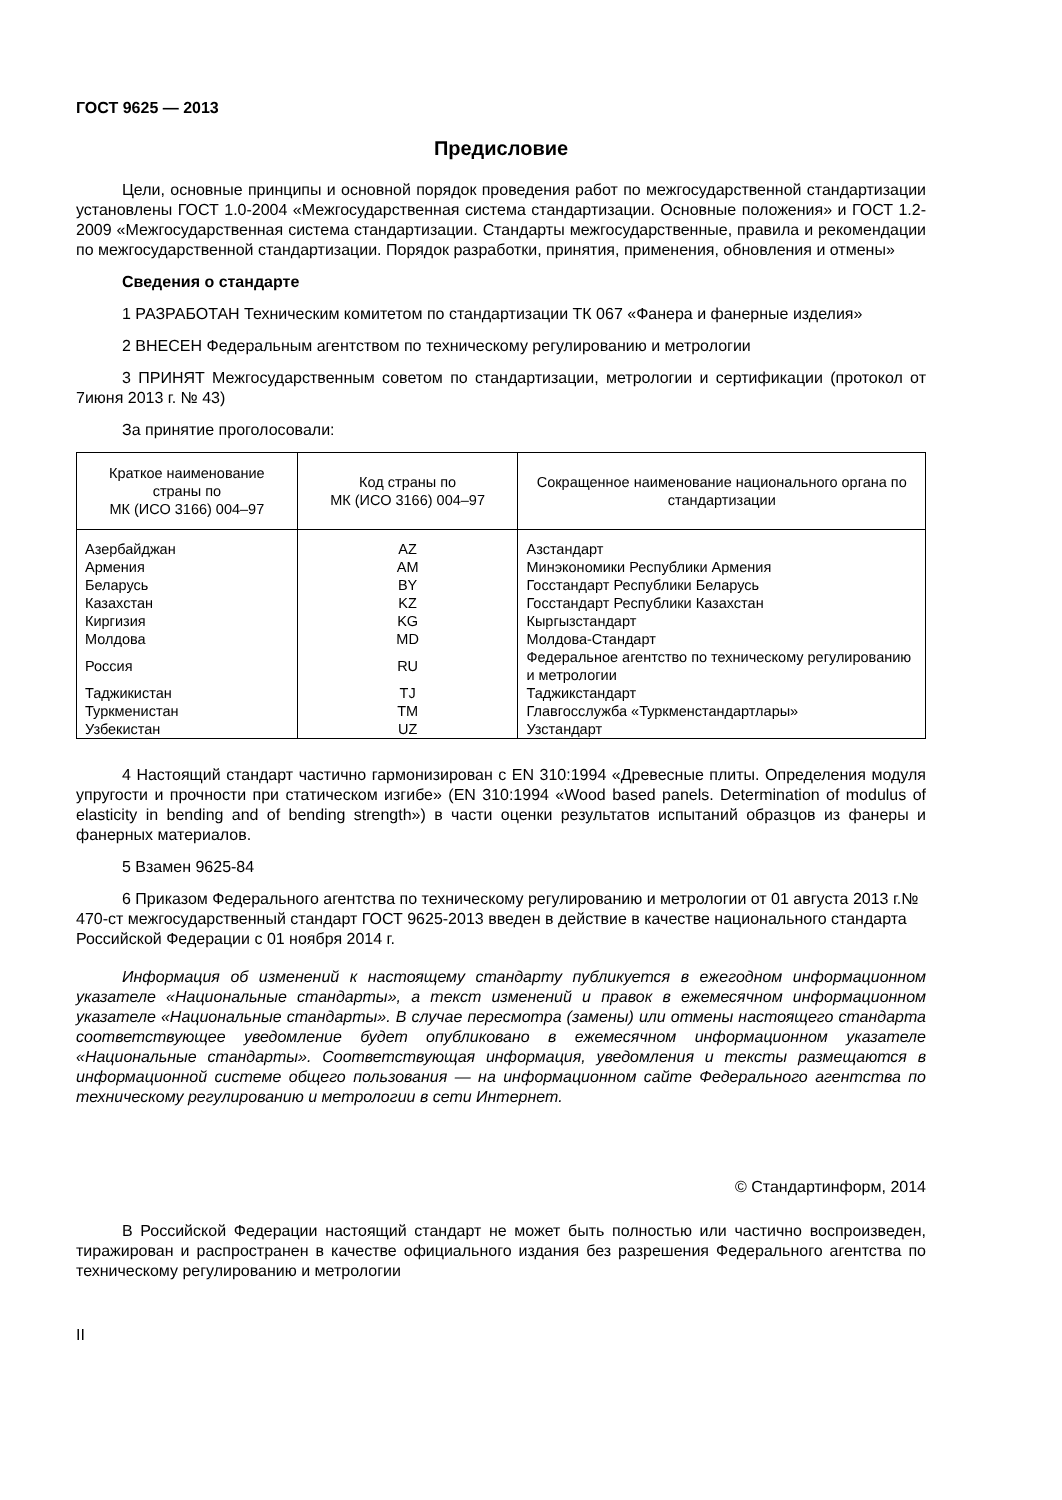ГОСТ 9625 — 2013
Предисловие
Цели, основные принципы и основной порядок проведения работ по межгосударственной стандартизации установлены ГОСТ 1.0-2004 «Межгосударственная система стандартизации. Основные положения» и ГОСТ 1.2-2009 «Межгосударственная система стандартизации. Стандарты межгосударственные, правила и рекомендации по межгосударственной стандартизации. Порядок разработки, принятия, применения, обновления и отмены»
Сведения о стандарте
1 РАЗРАБОТАН Техническим комитетом по стандартизации ТК 067 «Фанера и фанерные изделия»
2 ВНЕСЕН Федеральным агентством по техническому регулированию и метрологии
3 ПРИНЯТ Межгосударственным советом по стандартизации, метрологии и сертификации (протокол от 7июня 2013 г. № 43)
За принятие проголосовали:
| Краткое наименование страны по МК (ИСО 3166) 004–97 | Код страны по МК (ИСО 3166) 004–97 | Сокращенное наименование национального органа по стандартизации |
| --- | --- | --- |
| Азербайджан | AZ | Азстандарт |
| Армения | AM | Минэкономики Республики Армения |
| Беларусь | BY | Госстандарт Республики Беларусь |
| Казахстан | KZ | Госстандарт Республики Казахстан |
| Киргизия | KG | Кыргызстандарт |
| Молдова | MD | Молдова-Стандарт |
| Россия | RU | Федеральное агентство по техническому регулированию и метрологии |
| Таджикистан | TJ | Таджикстандарт |
| Туркменистан | TM | Главгосслужба «Туркменстандартлары» |
| Узбекистан | UZ | Узстандарт |
4 Настоящий стандарт частично гармонизирован с EN 310:1994 «Древесные плиты. Определения модуля упругости и прочности при статическом изгибе» (EN 310:1994 «Wood based panels. Determination of modulus of elasticity in bending and of bending strength») в части оценки результатов испытаний образцов из фанеры и фанерных материалов.
5 Взамен 9625-84
6 Приказом Федерального агентства по техническому регулированию и метрологии от 01 августа 2013 г.№ 470-ст межгосударственный стандарт ГОСТ 9625-2013 введен в действие в качестве национального стандарта Российской Федерации с 01 ноября 2014 г.
Информация об изменений к настоящему стандарту публикуется в ежегодном информационном указателе «Национальные стандарты», а текст изменений и правок в ежемесячном информационном указателе «Национальные стандарты». В случае пересмотра (замены) или отмены настоящего стандарта соответствующее уведомление будет опубликовано в ежемесячном информационном указателе «Национальные стандарты». Соответствующая информация, уведомления и тексты размещаются в информационной системе общего пользования — на информационном сайте Федерального агентства по техническому регулированию и метрологии в сети Интернет.
© Стандартинформ, 2014
В Российской Федерации настоящий стандарт не может быть полностью или частично воспроизведен, тиражирован и распространен в качестве официального издания без разрешения Федерального агентства по техническому регулированию и метрологии
II